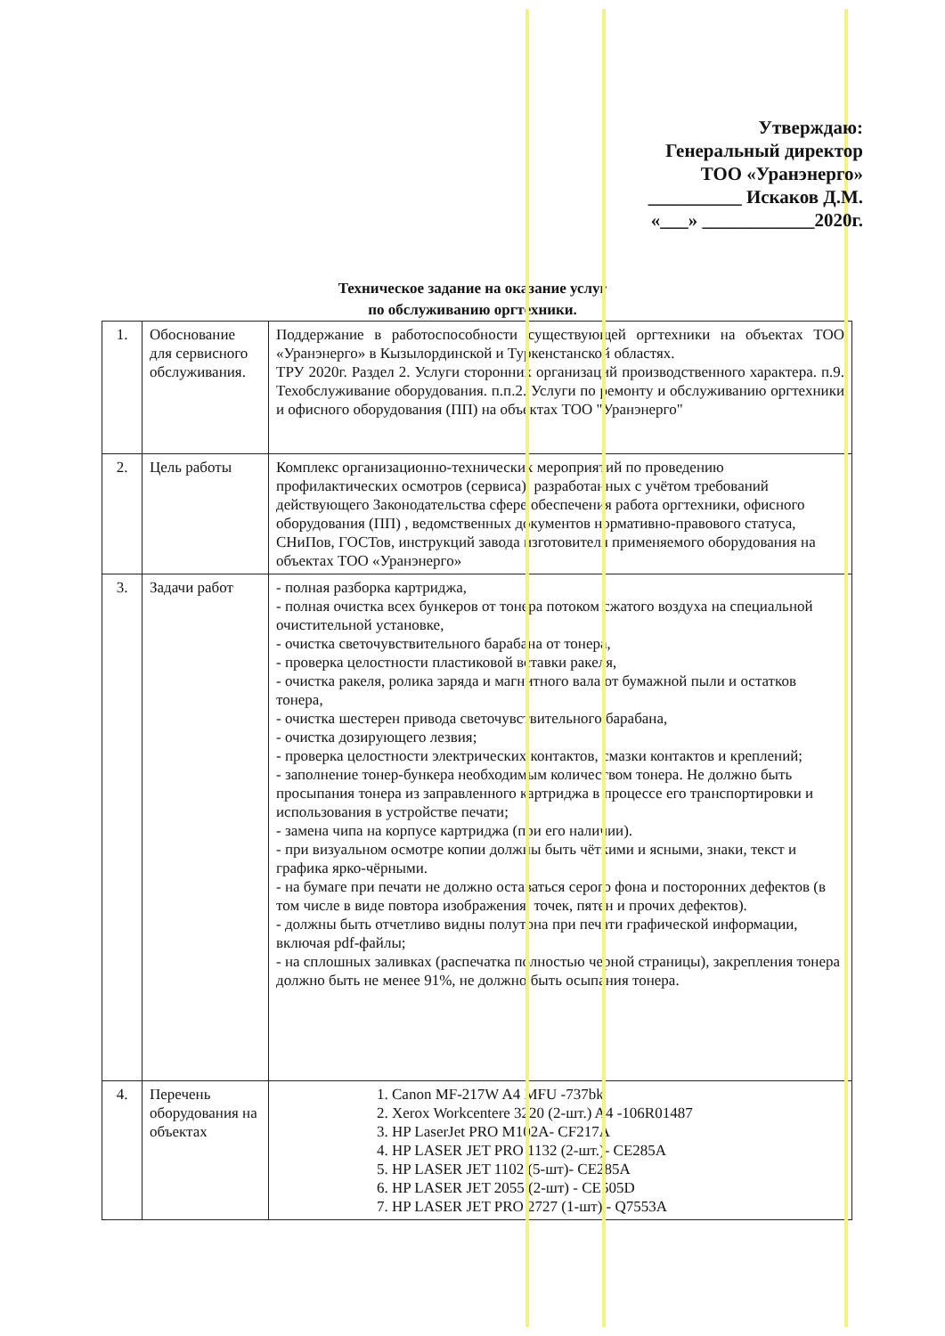Утверждаю:
Генеральный директор
ТОО «Уранэнерго»
__________ Искаков Д.М.
«___» ____________2020г.
Техническое задание на оказание услуг
по обслуживанию оргтехники.
| 1. | Обоснование для сервисного обслуживания. | Поддержание в работоспособности существующей оргтехники на объектах ТОО «Уранэнерго» в Кызылординской и Туркенстанской областях. ТРУ 2020г. Раздел 2. Услуги сторонних организаций производственного характера. п.9. Техобслуживание оборудования. п.п.2. Услуги по ремонту и обслуживанию оргтехники и офисного оборудования (ПП) на объектах ТОО "Уранэнерго" |
| 2. | Цель работы | Комплекс организационно-технических мероприятий по проведению профилактических осмотров (сервиса), разработанных с учётом требований действующего Законодательства сфере обеспечения работа оргтехники, офисного оборудования (ПП) , ведомственных документов нормативно-правового статуса, СНиПов, ГОСТов, инструкций завода изготовителя применяемого оборудования на объектах ТОО «Уранэнерго» |
| 3. | Задачи работ | - полная разборка картриджа, - полная очистка всех бункеров от тонера потоком сжатого воздуха на специальной очистительной установке, - очистка светочувствительного барабана от тонера, - проверка целостности пластиковой вставки ракеля, - очистка ракеля, ролика заряда и магнитного вала от бумажной пыли и остатков тонера, - очистка шестерен привода светочувствительного барабана, - очистка дозирующего лезвия; - проверка целостности электрических контактов, смазки контактов и креплений; - заполнение тонер-бункера необходимым количеством тонера. Не должно быть просыпания тонера из заправленного картриджа в процессе его транспортировки и использования в устройстве печати; - замена чипа на корпусе картриджа (при его наличии). - при визуальном осмотре копии должны быть чёткими и ясными, знаки, текст и графика ярко-чёрными. - на бумаге при печати не должно оставаться серого фона и посторонних дефектов (в том числе в виде повтора изображения, точек, пятен и прочих дефектов). - должны быть отчетливо видны полутона при печати графической информации, включая pdf-файлы; - на сплошных заливках (распечатка полностью черной страницы), закрепления тонера должно быть не менее 91%, не должно быть осыпания тонера. |
| 4. | Перечень оборудования на объектах | 1. Canon MF-217W A4 MFU -737bk 2. Xerox Workcentere 3220 (2-шт.) A4 -106R01487 3. HP LaserJet PRO M102A- CF217A 4. HP LASER JET PRO 1132 (2-шт.)- CE285A 5. HP LASER JET 1102 (5-шт)- CE285A 6. HP LASER JET 2055 (2-шт) - CE505D 7. HP LASER JET PRO 2727 (1-шт) - Q7553A |